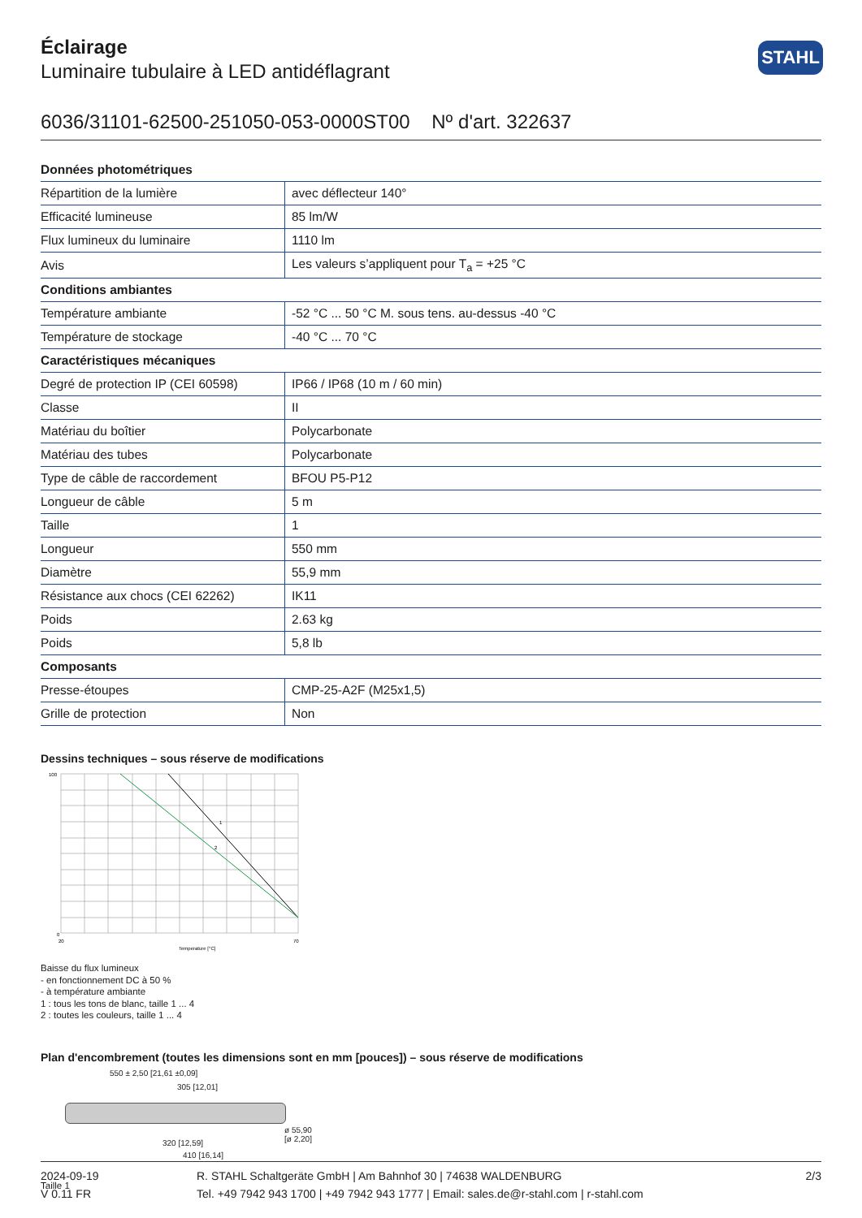Éclairage
Luminaire tubulaire à LED antidéflagrant
STAHL
6036/31101-62500-251050-053-0000ST00 Nº d'art. 322637
| Données photométriques | |
| --- | --- |
| Répartition de la lumière | avec déflecteur 140° |
| Efficacité lumineuse | 85 lm/W |
| Flux lumineux du luminaire | 1110 lm |
| Avis | Les valeurs s’appliquent pour T<sub>a</sub> = +25 °C |
| Conditions ambiantes | |
| Température ambiante | -52 °C ... 50 °C M. sous tens. au-dessus -40 °C |
| Température de stockage | -40 °C ... 70 °C |
| Caractéristiques mécaniques | |
| Degré de protection IP (CEI 60598) | IP66 / IP68 (10 m / 60 min) |
| Classe | II |
| Matériau du boîtier | Polycarbonate |
| Matériau des tubes | Polycarbonate |
| Type de câble de raccordement | BFOU P5-P12 |
| Longueur de câble | 5 m |
| Taille | 1 |
| Longueur | 550 mm |
| Diamètre | 55,9 mm |
| Résistance aux chocs (CEI 62262) | IK11 |
| Poids | 2.63 kg |
| Poids | 5,8 lb |
| Composants | |
| Presse-étoupes | CMP-25-A2F (M25x1,5) |
| Grille de protection | Non |
Dessins techniques – sous réserve de modifications
100
0
20
70
Temperature [°C]
1
2
Baisse du flux lumineux
- en fonctionnement DC à 50 %
- à température ambiante
1 : tous les tons de blanc, taille 1 ... 4
2 : toutes les couleurs, taille 1 ... 4
Plan d'encombrement (toutes les dimensions sont en mm [pouces]) – sous réserve de modifications
550 ± 2,50 [21,61 ±0,09]
305 [12,01]
320 [12,59]
410 [16,14]
ø 55,90 [ø 2,20]
Taille 1
2024-09-19
V 0.11 FR
R. STAHL Schaltgeräte GmbH | Am Bahnhof 30 | 74638 WALDENBURG
Tel. +49 7942 943 1700 | +49 7942 943 1777 | Email: sales.de@r-stahl.com | r-stahl.com
2/3